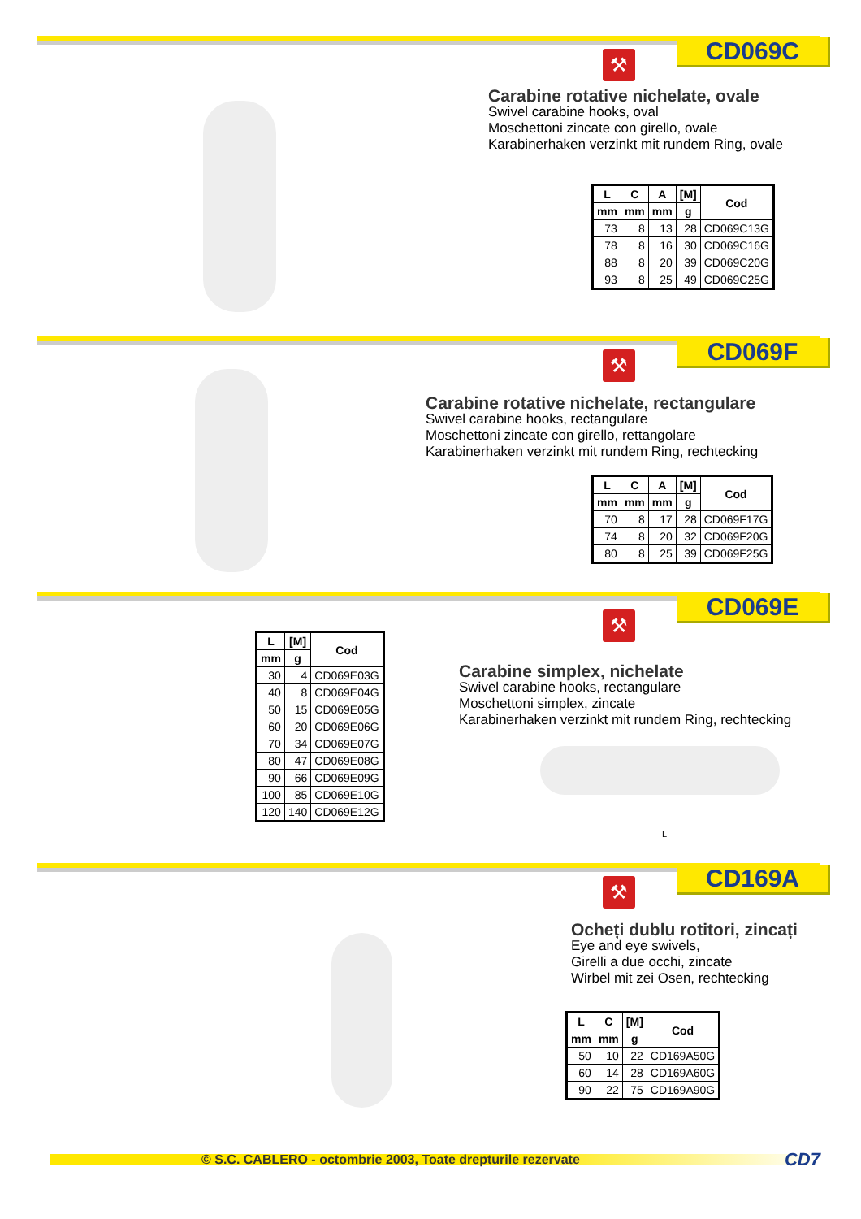CD069C ⚒
Carabine rotative nichelate, ovale
Swivel carabine hooks, oval
Moschettoni zincate con girello, ovale
Karabinerhaken verzinkt mit rundem Ring, ovale
| L | C | A | [M] | Cod |
| --- | --- | --- | --- | --- |
| mm | mm | mm | g | |
| 73 | 8 | 13 | 28 | CD069C13G |
| 78 | 8 | 16 | 30 | CD069C16G |
| 88 | 8 | 20 | 39 | CD069C20G |
| 93 | 8 | 25 | 49 | CD069C25G |
CD069F ⚒
Carabine rotative nichelate, rectangulare
Swivel carabine hooks, rectangulare
Moschettoni zincate con girello, rettangolare
Karabinerhaken verzinkt mit rundem Ring, rechtecking
| L | C | A | [M] | Cod |
| --- | --- | --- | --- | --- |
| mm | mm | mm | g | |
| 70 | 8 | 17 | 28 | CD069F17G |
| 74 | 8 | 20 | 32 | CD069F20G |
| 80 | 8 | 25 | 39 | CD069F25G |
CD069E ⚒
| L | [M] | Cod |
| --- | --- | --- |
| mm | g | |
| 30 | 4 | CD069E03G |
| 40 | 8 | CD069E04G |
| 50 | 15 | CD069E05G |
| 60 | 20 | CD069E06G |
| 70 | 34 | CD069E07G |
| 80 | 47 | CD069E08G |
| 90 | 66 | CD069E09G |
| 100 | 85 | CD069E10G |
| 120 | 140 | CD069E12G |
Carabine simplex, nichelate
Swivel carabine hooks, rectangulare
Moschettoni simplex, zincate
Karabinerhaken verzinkt mit rundem Ring, rechtecking
L
CD169A ⚒
Ocheți dublu rotitori, zincați
Eye and eye swivels,
Girelli a due occhi, zincate
Wirbel mit zei Osen, rechtecking
| L | C | [M] | Cod |
| --- | --- | --- | --- |
| mm | mm | g | |
| 50 | 10 | 22 | CD169A50G |
| 60 | 14 | 28 | CD169A60G |
| 90 | 22 | 75 | CD169A90G |
© S.C. CABLERO - octombrie 2003, Toate drepturile rezervate CD7